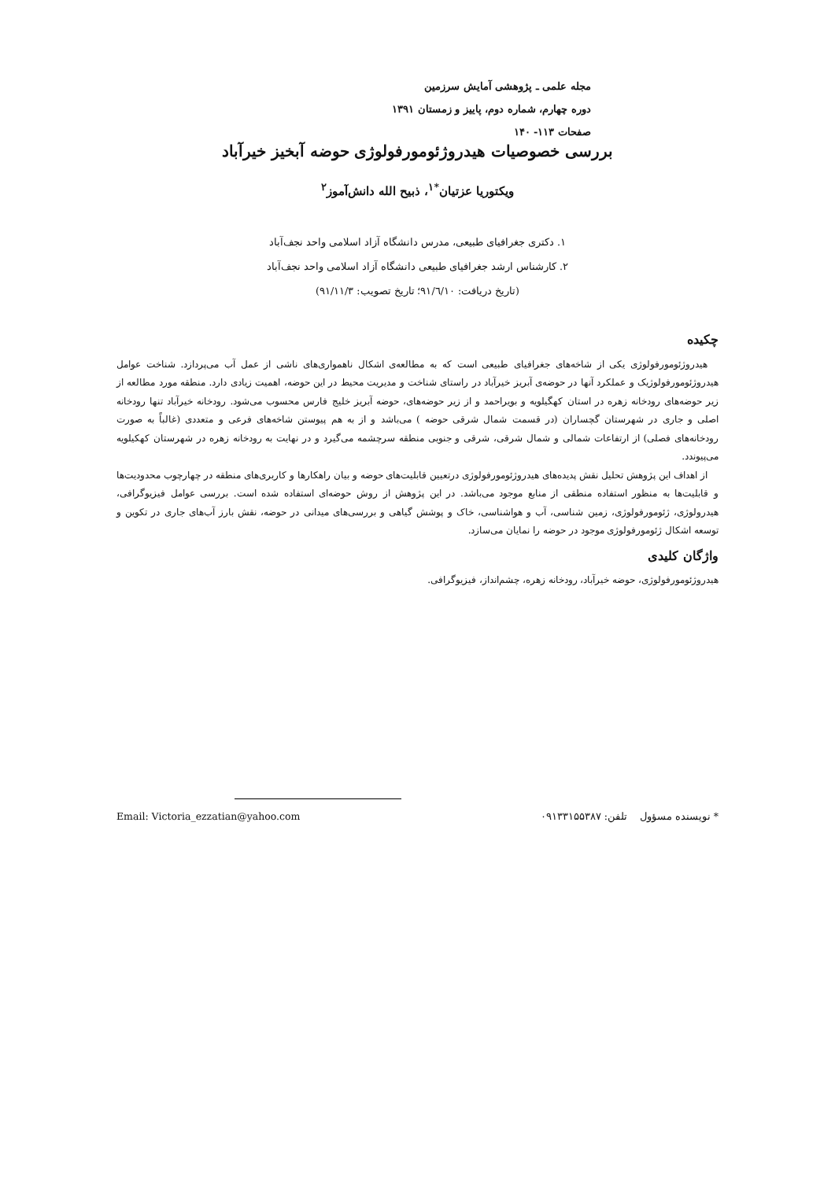مجله علمی ـ پژوهشی آمایش سرزمین
دوره چهارم، شماره دوم، پاییز و زمستان ۱۳۹۱
صفحات ۱۱۳- ۱۴۰
بررسی خصوصیات هیدروژئومورفولوژی حوضه آبخیز خیرآباد
ویکتوریا عزتیان<sup>*۱</sup>، ذبیح الله دانش‌آموز<sup>۲</sup>
۱. دکتری جغرافیای طبیعی، مدرس دانشگاه آزاد اسلامی واحد نجف‌آباد
۲. کارشناس ارشد جغرافیای طبیعی دانشگاه آزاد اسلامی واحد نجف‌آباد
(تاریخ دریافت: ۹۱/٦/۱۰؛ تاریخ تصویب: ۹۱/۱۱/۳)
چکیده
هیدروژئومورفولوژی یکی از شاخه‌های جغرافیای طبیعی است که به مطالعه‌ی اشکال ناهمواری‌های ناشی از عمل آب می‌پردازد. شناخت عوامل هیدروژئومورفولوژیک و عملکرد آنها در حوضه‌ی آبریز خیرآباد در راستای شناخت و مدیریت محیط در این حوضه، اهمیت زیادی دارد. منطقه مورد مطالعه از زیر حوضه‌های رودخانه زهره در استان کهگیلویه و بویراحمد و از زیر حوضه‌های، حوضه آبریز خلیج فارس محسوب می‌شود. رودخانه خیرآباد تنها رودخانه اصلی و جاری در شهرستان گچساران (در قسمت شمال شرقی حوضه ) می‌باشد و از به هم پیوستن شاخه‌های فرعی و متعددی (غالباً به صورت رودخانه‌های فصلی) از ارتفاعات شمالی و شمال شرقی، شرقی و جنوبی منطقه سرچشمه می‌گیرد و در نهایت به رودخانه زهره در شهرستان کهکیلویه می‌پیوندد.
از اهداف این پژوهش تحلیل نقش پدیده‌های هیدروژئومورفولوژی درتعیین قابلیت‌های حوضه و بیان راهکارها و کاربری‌های منطقه در چهارچوب محدودیت‌ها و قابلیت‌ها به منظور استفاده منطقی از منابع موجود می‌باشد. در این پژوهش از روش حوضه‌ای استفاده شده است. بررسی عوامل فیزیوگرافی، هیدرولوژی، ژئومورفولوژی، زمین شناسی، آب و هواشناسی، خاک و پوشش گیاهی و بررسی‌های میدانی در حوضه، نقش بارز آب‌های جاری در تکوین و توسعه اشکال ژئومورفولوژی موجود در حوضه را نمایان می‌سازد.
واژگان کلیدی
هیدروژئومورفولوژی، حوضه خیرآباد، رودخانه زهره، چشم‌انداز، فیزیوگرافی.
* نویسنده مسؤول تلفن: ۰۹۱۳۳۱۵۵۳۸۷ Email: Victoria_ezzatian@yahoo.com